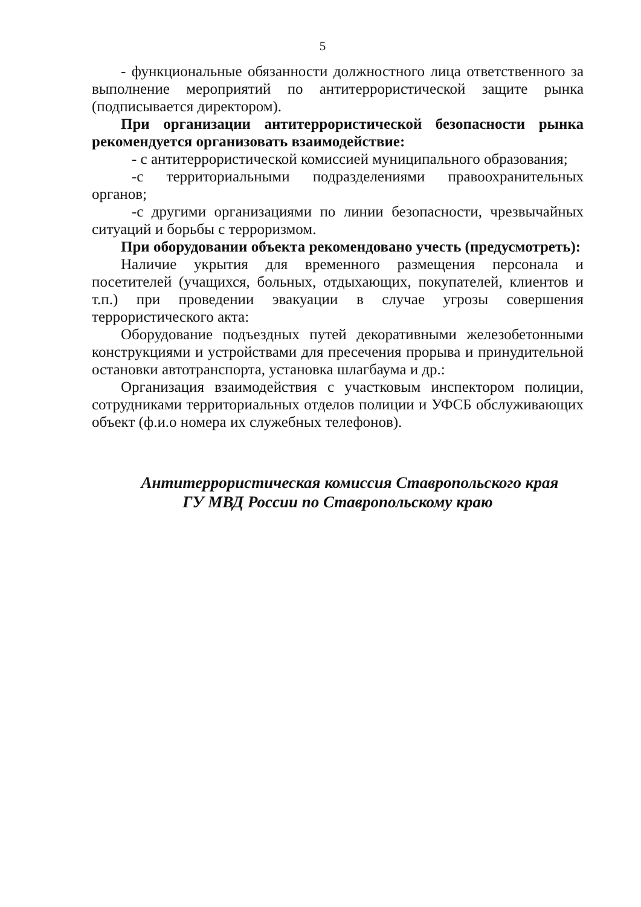5
- функциональные обязанности должностного лица ответственного за выполнение мероприятий по антитеррористической защите рынка (подписывается директором).
При организации антитеррористической безопасности рынка рекомендуется организовать взаимодействие:
- с антитеррористической комиссией муниципального образования;
-с территориальными подразделениями правоохранительных органов;
-с другими организациями по линии безопасности, чрезвычайных ситуаций и борьбы с терроризмом.
При оборудовании объекта рекомендовано учесть (предусмотреть):
Наличие укрытия для временного размещения персонала и посетителей (учащихся, больных, отдыхающих, покупателей, клиентов и т.п.) при проведении эвакуации в случае угрозы совершения террористического акта:
Оборудование подъездных путей декоративными железобетонными конструкциями и устройствами для пресечения прорыва и принудительной остановки автотранспорта, установка шлагбаума и др.:
Организация взаимодействия с участковым инспектором полиции, сотрудниками территориальных отделов полиции и УФСБ обслуживающих объект (ф.и.о номера их служебных телефонов).
Антитеррористическая комиссия Ставропольского края
ГУ МВД России по Ставропольскому краю